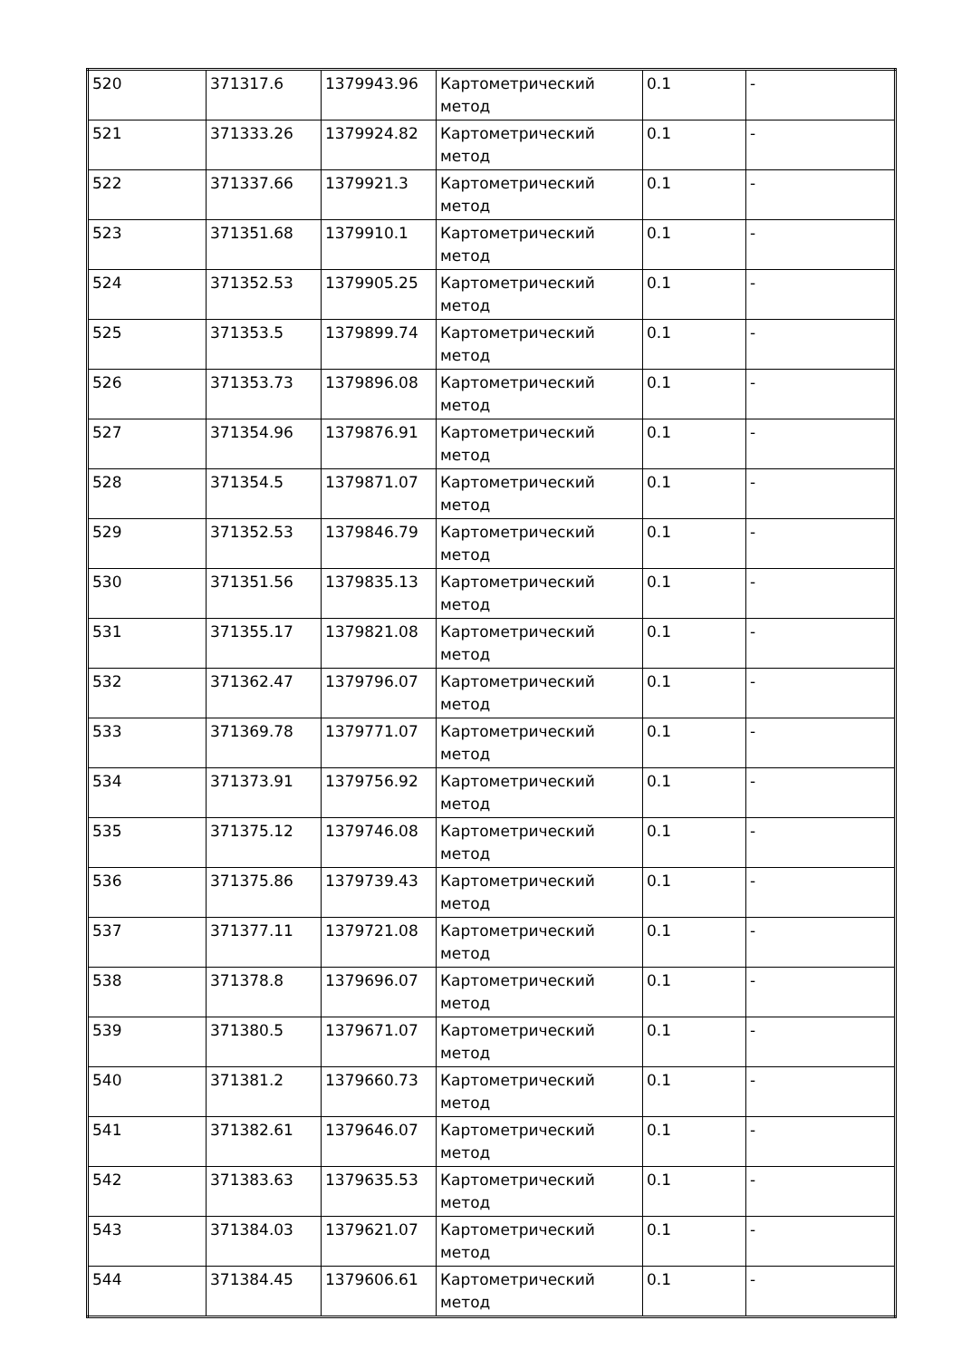| 520 | 371317.6 | 1379943.96 | Картометрический метод | 0.1 | - |
| 521 | 371333.26 | 1379924.82 | Картометрический метод | 0.1 | - |
| 522 | 371337.66 | 1379921.3 | Картометрический метод | 0.1 | - |
| 523 | 371351.68 | 1379910.1 | Картометрический метод | 0.1 | - |
| 524 | 371352.53 | 1379905.25 | Картометрический метод | 0.1 | - |
| 525 | 371353.5 | 1379899.74 | Картометрический метод | 0.1 | - |
| 526 | 371353.73 | 1379896.08 | Картометрический метод | 0.1 | - |
| 527 | 371354.96 | 1379876.91 | Картометрический метод | 0.1 | - |
| 528 | 371354.5 | 1379871.07 | Картометрический метод | 0.1 | - |
| 529 | 371352.53 | 1379846.79 | Картометрический метод | 0.1 | - |
| 530 | 371351.56 | 1379835.13 | Картометрический метод | 0.1 | - |
| 531 | 371355.17 | 1379821.08 | Картометрический метод | 0.1 | - |
| 532 | 371362.47 | 1379796.07 | Картометрический метод | 0.1 | - |
| 533 | 371369.78 | 1379771.07 | Картометрический метод | 0.1 | - |
| 534 | 371373.91 | 1379756.92 | Картометрический метод | 0.1 | - |
| 535 | 371375.12 | 1379746.08 | Картометрический метод | 0.1 | - |
| 536 | 371375.86 | 1379739.43 | Картометрический метод | 0.1 | - |
| 537 | 371377.11 | 1379721.08 | Картометрический метод | 0.1 | - |
| 538 | 371378.8 | 1379696.07 | Картометрический метод | 0.1 | - |
| 539 | 371380.5 | 1379671.07 | Картометрический метод | 0.1 | - |
| 540 | 371381.2 | 1379660.73 | Картометрический метод | 0.1 | - |
| 541 | 371382.61 | 1379646.07 | Картометрический метод | 0.1 | - |
| 542 | 371383.63 | 1379635.53 | Картометрический метод | 0.1 | - |
| 543 | 371384.03 | 1379621.07 | Картометрический метод | 0.1 | - |
| 544 | 371384.45 | 1379606.61 | Картометрический метод | 0.1 | - |